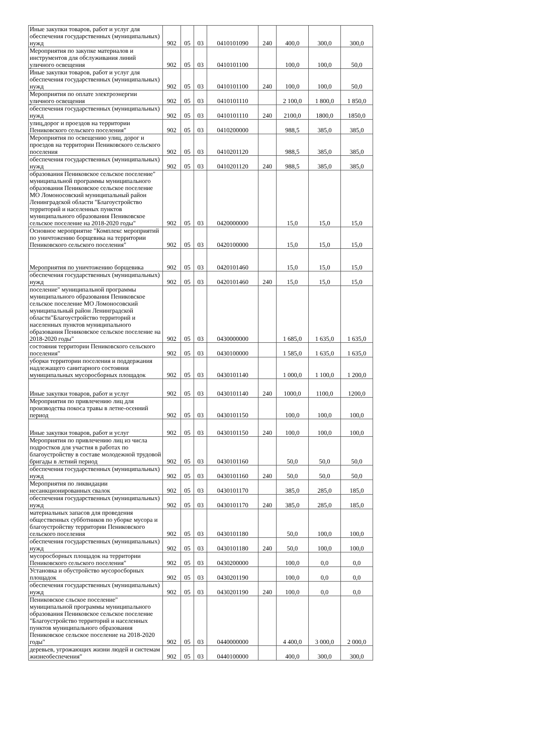| Иные закупки товаров, работ и услуг для обеспечения государственных (муниципальных) нужд | 902 | 05 | 03 | 0410101090 | 240 | 400,0 | 300,0 | 300,0 |
| Мероприятия по закупке материалов и инструментов для обслуживания линий уличного освещения | 902 | 05 | 03 | 0410101100 | | 100,0 | 100,0 | 50,0 |
| Иные закупки товаров, работ и услуг для обеспечения государственных (муниципальных) нужд | 902 | 05 | 03 | 0410101100 | 240 | 100,0 | 100,0 | 50,0 |
| Мероприятия по оплате электроэнергии уличного освещения | 902 | 05 | 03 | 0410101110 | | 2 100,0 | 1 800,0 | 1 850,0 |
| обеспечения государственных (муниципальных) нужд | 902 | 05 | 03 | 0410101110 | 240 | 2100,0 | 1800,0 | 1850,0 |
| улиц,дорог и проездов на территории Пениковского сельского поселения" | 902 | 05 | 03 | 0410200000 | | 988,5 | 385,0 | 385,0 |
| Мероприятия по освещению улиц, дорог и проездов на территории Пениковского сельского поселения | 902 | 05 | 03 | 0410201120 | | 988,5 | 385,0 | 385,0 |
| обеспечения государственных (муниципальных) нужд | 902 | 05 | 03 | 0410201120 | 240 | 988,5 | 385,0 | 385,0 |
| образования Пениковское сельское поселение" муниципальной программы муниципального образования Пениковское сельское поселение МО Ломоносовский муниципальный район Ленинградской области "Благоустройство территорий и населенных пунктов муниципального образования Пениковское сельское поселение на 2018-2020 годы" | 902 | 05 | 03 | 0420000000 | | 15,0 | 15,0 | 15,0 |
| Основное мероприятие "Комплекс мероприятий по уничтожению борщевика на территории Пениковского сельского поселения" | 902 | 05 | 03 | 0420100000 | | 15,0 | 15,0 | 15,0 |
| Мероприятия по уничтожению борщевика | 902 | 05 | 03 | 0420101460 | | 15,0 | 15,0 | 15,0 |
| обеспечения государственных (муниципальных) нужд | 902 | 05 | 03 | 0420101460 | 240 | 15,0 | 15,0 | 15,0 |
| поселение" муниципальной программы муниципального образования Пениковское сельское поселение МО Ломоносовский муниципальный район Ленинградской области"Благоустройство территорий и населенных пунктов муниципального образования Пениковское сельское поселение на 2018-2020 годы" | 902 | 05 | 03 | 0430000000 | | 1 685,0 | 1 635,0 | 1 635,0 |
| состояния территории Пениковского сельского поселения" | 902 | 05 | 03 | 0430100000 | | 1 585,0 | 1 635,0 | 1 635,0 |
| уборки территории поселения и поддержания надлежащего санитарного состояния муниципальных мусоросборных площадок | 902 | 05 | 03 | 0430101140 | | 1 000,0 | 1 100,0 | 1 200,0 |
| Иные закупки товаров, работ и услуг | 902 | 05 | 03 | 0430101140 | 240 | 1000,0 | 1100,0 | 1200,0 |
| Мероприятия по привлечению лиц для производства покоса травы в летне-осенний период | 902 | 05 | 03 | 0430101150 | | 100,0 | 100,0 | 100,0 |
| Иные закупки товаров, работ и услуг | 902 | 05 | 03 | 0430101150 | 240 | 100,0 | 100,0 | 100,0 |
| Мероприятия по привлечению лиц из числа подростков для участия в работах по благоустройству в составе молодежной трудовой бригады в летний период | 902 | 05 | 03 | 0430101160 | | 50,0 | 50,0 | 50,0 |
| обеспечения государственных (муниципальных) нужд | 902 | 05 | 03 | 0430101160 | 240 | 50,0 | 50,0 | 50,0 |
| Мероприятия по ликвидации несанкционированных свалок | 902 | 05 | 03 | 0430101170 | | 385,0 | 285,0 | 185,0 |
| обеспечения государственных (муниципальных) нужд | 902 | 05 | 03 | 0430101170 | 240 | 385,0 | 285,0 | 185,0 |
| материальных запасов для проведения общественных субботников по уборке мусора и благоустройству территории Пениковского сельского поселения | 902 | 05 | 03 | 0430101180 | | 50,0 | 100,0 | 100,0 |
| обеспечения государственных (муниципальных) нужд | 902 | 05 | 03 | 0430101180 | 240 | 50,0 | 100,0 | 100,0 |
| мусоросборных площадок на территории Пениковского сельского поселения" | 902 | 05 | 03 | 0430200000 | | 100,0 | 0,0 | 0,0 |
| Установка и обустройство мусоросборных площадок | 902 | 05 | 03 | 0430201190 | | 100,0 | 0,0 | 0,0 |
| обеспечения государственных (муниципальных) нужд | 902 | 05 | 03 | 0430201190 | 240 | 100,0 | 0,0 | 0,0 |
| Пениковское сльское поселение" муниципальной программы муниципального образования Пениковское сельское поселение "Благоустройство территорий и населенных пунктов муниципального образования Пениковское сельское поселение на 2018-2020 годы" | 902 | 05 | 03 | 0440000000 | | 4 400,0 | 3 000,0 | 2 000,0 |
| деревьев, угрожающих жизни людей и системам жизнеобеспечения" | 902 | 05 | 03 | 0440100000 | | 400,0 | 300,0 | 300,0 |